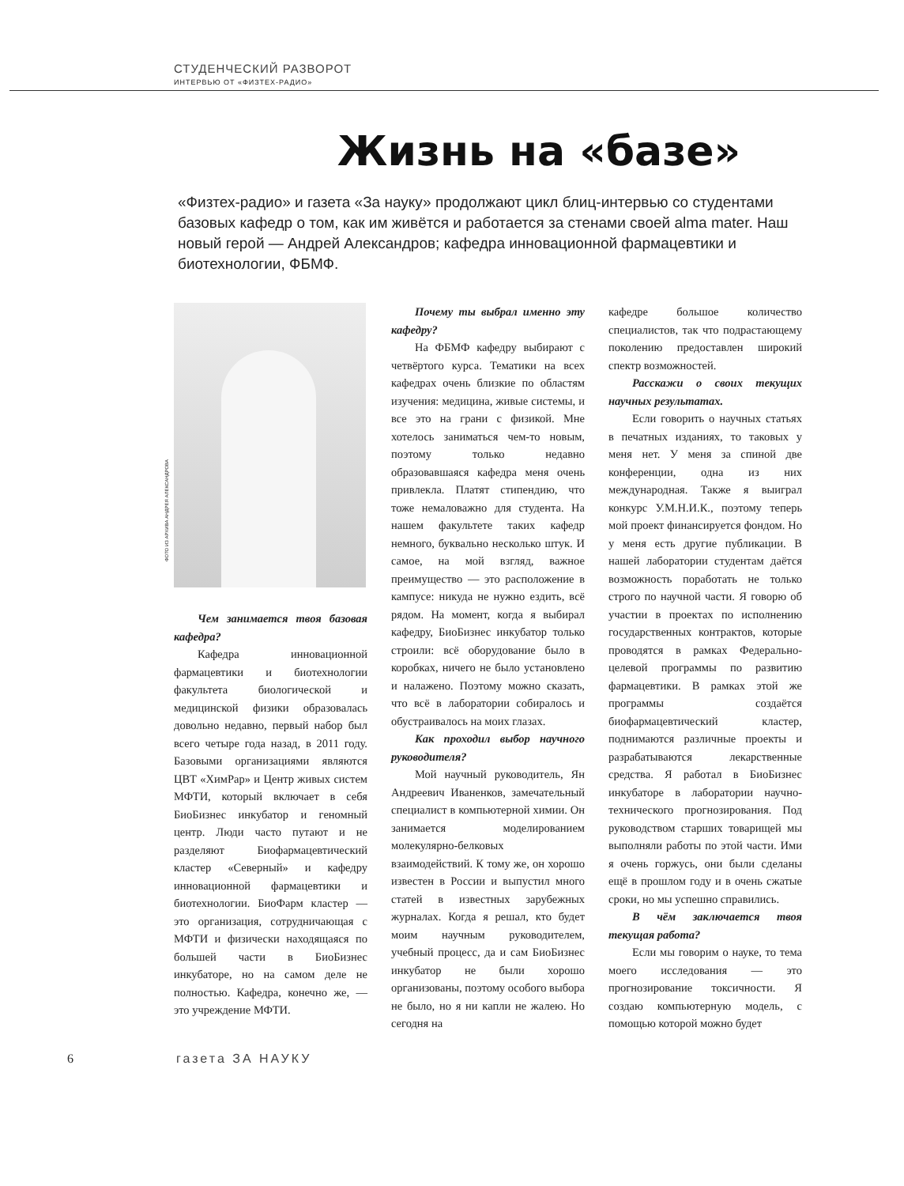СТУДЕНЧЕСКИЙ РАЗВОРОТ
ИНТЕРВЬЮ ОТ «ФИЗТЕХ-РАДИО»
Жизнь на «базе»
«Физтех-радио» и газета «За науку» продолжают цикл блиц-интервью со студентами базовых кафедр о том, как им живётся и работается за стенами своей alma mater. Наш новый герой — Андрей Александров; кафедра инновационной фармацевтики и биотехнологии, ФБМФ.
ФОТО ИЗ АРХИВА АНДРЕЯ АЛЕКСАНДРОВА
Чем занимается твоя базовая кафедра?
Кафедра инновационной фармацевтики и биотехнологии факультета биологической и медицинской физики образовалась довольно недавно, первый набор был всего четыре года назад, в 2011 году. Базовыми организациями являются ЦВТ «ХимРар» и Центр живых систем МФТИ, который включает в себя БиоБизнес инкубатор и геномный центр. Люди часто путают и не разделяют Биофармацевтический кластер «Северный» и кафедру инновационной фармацевтики и биотехнологии. БиоФарм кластер — это организация, сотрудничающая с МФТИ и физически находящаяся по большей части в БиоБизнес инкубаторе, но на самом деле не полностью. Кафедра, конечно же, — это учреждение МФТИ.
Почему ты выбрал именно эту кафедру?
На ФБМФ кафедру выбирают с четвёртого курса. Тематики на всех кафедрах очень близкие по областям изучения: медицина, живые системы, и все это на грани с физикой. Мне хотелось заниматься чем-то новым, поэтому только недавно образовавшаяся кафедра меня очень привлекла. Платят стипендию, что тоже немаловажно для студента. На нашем факультете таких кафедр немного, буквально несколько штук. И самое, на мой взгляд, важное преимущество — это расположение в кампусе: никуда не нужно ездить, всё рядом. На момент, когда я выбирал кафедру, БиоБизнес инкубатор только строили: всё оборудование было в коробках, ничего не было установлено и налажено. Поэтому можно сказать, что всё в лаборатории собиралось и обустраивалось на моих глазах.
Как проходил выбор научного руководителя?
Мой научный руководитель, Ян Андреевич Иваненков, замечательный специалист в компьютерной химии. Он занимается моделированием молекулярно-белковых взаимодействий. К тому же, он хорошо известен в России и выпустил много статей в известных зарубежных журналах. Когда я решал, кто будет моим научным руководителем, учебный процесс, да и сам БиоБизнес инкубатор не были хорошо организованы, поэтому особого выбора не было, но я ни капли не жалею. Но сегодня на
кафедре большое количество специалистов, так что подрастающему поколению предоставлен широкий спектр возможностей.
Расскажи о своих текущих научных результатах.
Если говорить о научных статьях в печатных изданиях, то таковых у меня нет. У меня за спиной две конференции, одна из них международная. Также я выиграл конкурс У.М.Н.И.К., поэтому теперь мой проект финансируется фондом. Но у меня есть другие публикации. В нашей лаборатории студентам даётся возможность поработать не только строго по научной части. Я говорю об участии в проектах по исполнению государственных контрактов, которые проводятся в рамках Федерально-целевой программы по развитию фармацевтики. В рамках этой же программы создаётся биофармацевтический кластер, поднимаются различные проекты и разрабатываются лекарственные средства. Я работал в БиоБизнес инкубаторе в лаборатории научно-технического прогнозирования. Под руководством старших товарищей мы выполняли работы по этой части. Ими я очень горжусь, они были сделаны ещё в прошлом году и в очень сжатые сроки, но мы успешно справились.
В чём заключается твоя текущая работа?
Если мы говорим о науке, то тема моего исследования — это прогнозирование токсичности. Я создаю компьютерную модель, с помощью которой можно будет
6 газета ЗА НАУКУ